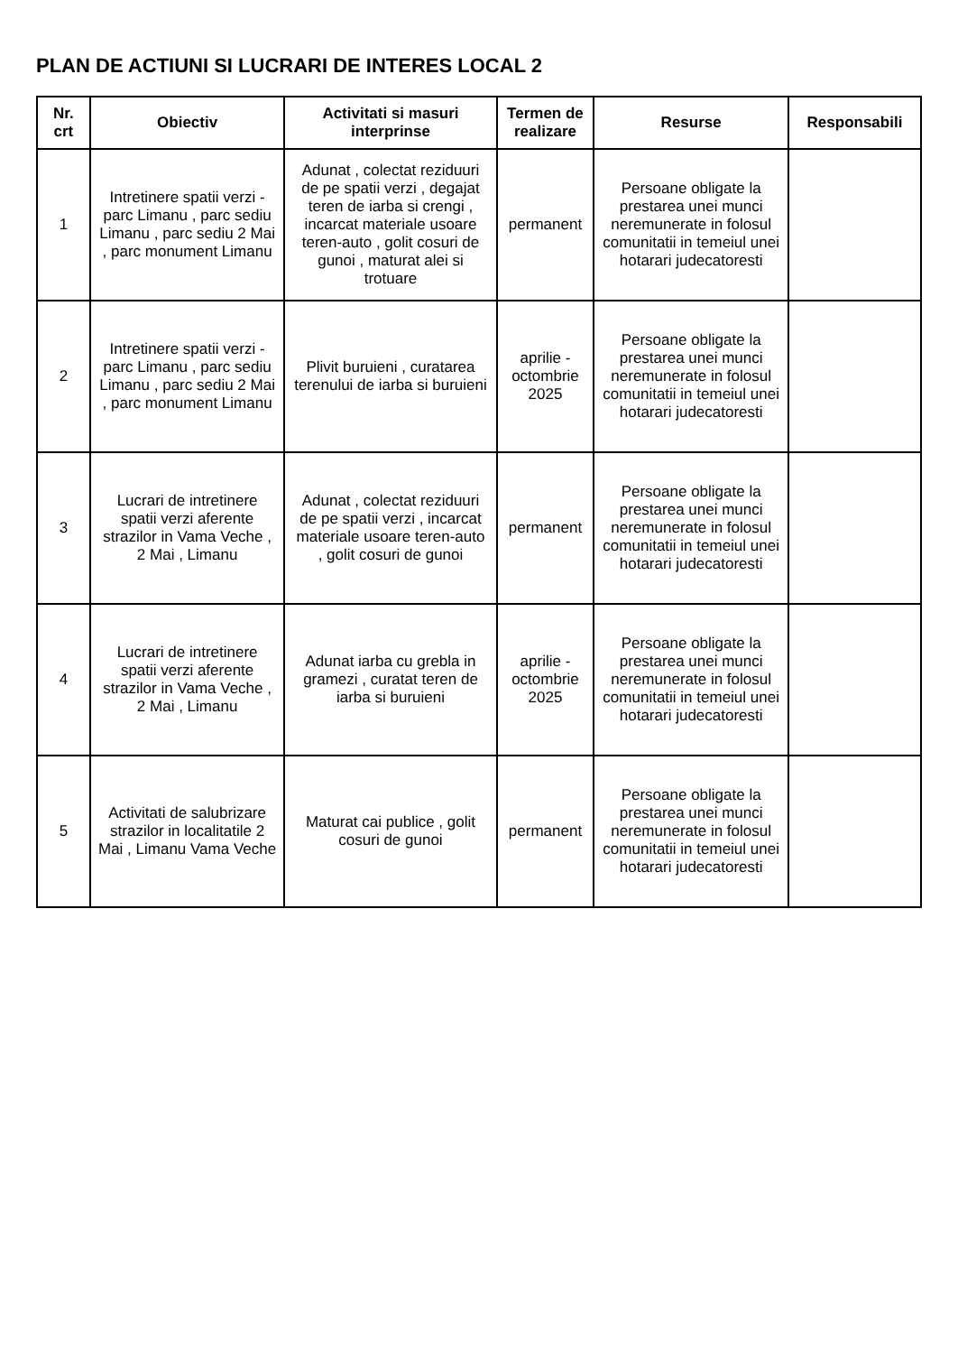PLAN DE ACTIUNI SI LUCRARI DE INTERES LOCAL 2
| Nr. crt | Obiectiv | Activitati si masuri interprinse | Termen de realizare | Resurse | Responsabili |
| --- | --- | --- | --- | --- | --- |
| 1 | Intretinere spatii verzi - parc Limanu , parc sediu Limanu , parc sediu 2 Mai , parc monument Limanu | Adunat , colectat reziduuri de pe spatii verzi , degajat teren de iarba si crengi , incarcat materiale usoare teren-auto , golit cosuri de gunoi , maturat alei si trotuare | permanent | Persoane obligate la prestarea unei munci neremunerate in folosul comunitatii in temeiul unei hotarari judecatoresti | |
| 2 | Intretinere spatii verzi - parc Limanu , parc sediu Limanu , parc sediu 2 Mai , parc monument Limanu | Plivit buruieni , curatarea terenului de iarba si buruieni | aprilie - octombrie 2025 | Persoane obligate la prestarea unei munci neremunerate in folosul comunitatii in temeiul unei hotarari judecatoresti | |
| 3 | Lucrari de intretinere spatii verzi aferente strazilor in Vama Veche , 2 Mai , Limanu | Adunat , colectat reziduuri de pe spatii verzi , incarcat materiale usoare teren-auto , golit cosuri de gunoi | permanent | Persoane obligate la prestarea unei munci neremunerate in folosul comunitatii in temeiul unei hotarari judecatoresti | |
| 4 | Lucrari de intretinere spatii verzi aferente strazilor in Vama Veche , 2 Mai , Limanu | Adunat iarba cu grebla in gramezi , curatat teren de iarba si buruieni | aprilie - octombrie 2025 | Persoane obligate la prestarea unei munci neremunerate in folosul comunitatii in temeiul unei hotarari judecatoresti | |
| 5 | Activitati de salubrizare strazilor in localitatile 2 Mai , Limanu Vama Veche | Maturat cai publice , golit cosuri de gunoi | permanent | Persoane obligate la prestarea unei munci neremunerate in folosul comunitatii in temeiul unei hotarari judecatoresti | |